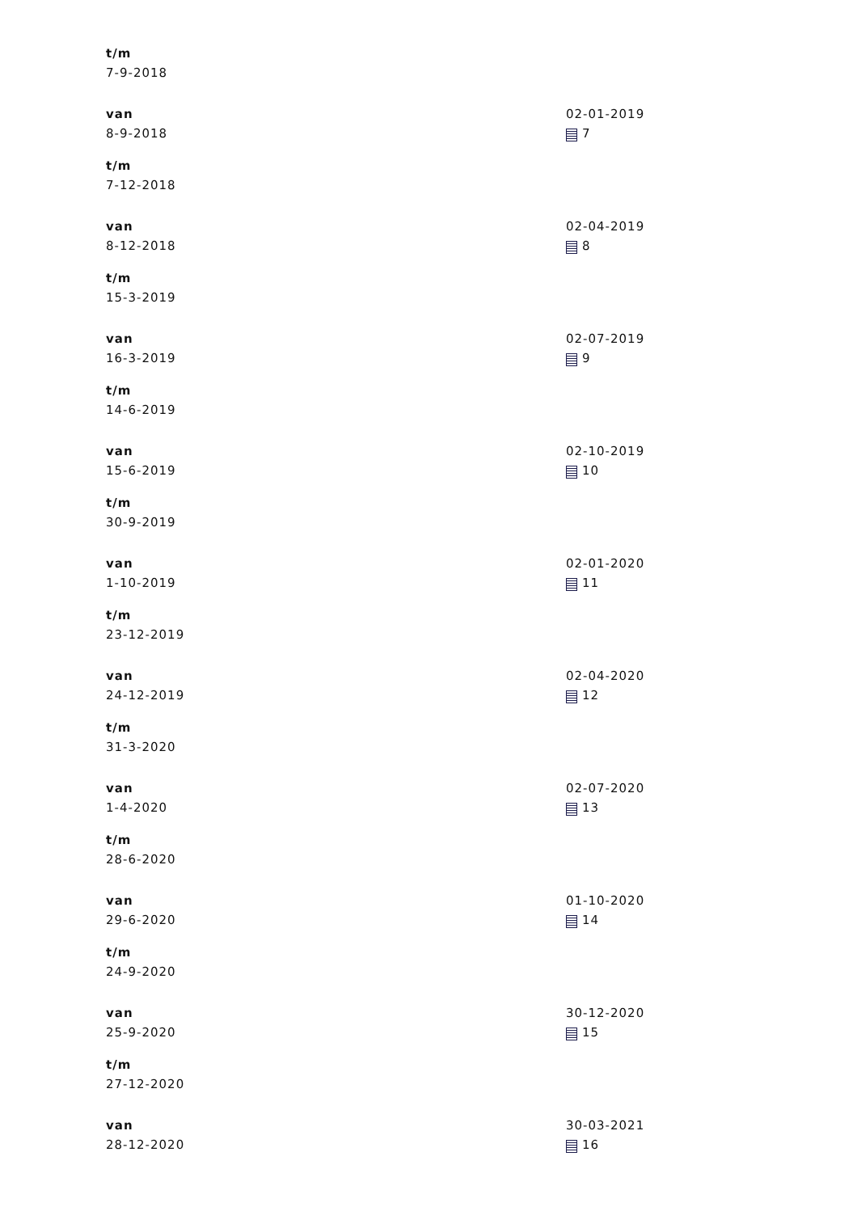t/m
7-9-2018
van
8-9-2018
t/m
7-12-2018
02-01-2019
7
van
8-12-2018
t/m
15-3-2019
02-04-2019
8
van
16-3-2019
t/m
14-6-2019
02-07-2019
9
van
15-6-2019
t/m
30-9-2019
02-10-2019
10
van
1-10-2019
t/m
23-12-2019
02-01-2020
11
van
24-12-2019
t/m
31-3-2020
02-04-2020
12
van
1-4-2020
t/m
28-6-2020
02-07-2020
13
van
29-6-2020
t/m
24-9-2020
01-10-2020
14
van
25-9-2020
t/m
27-12-2020
30-12-2020
15
van
28-12-2020
30-03-2021
16